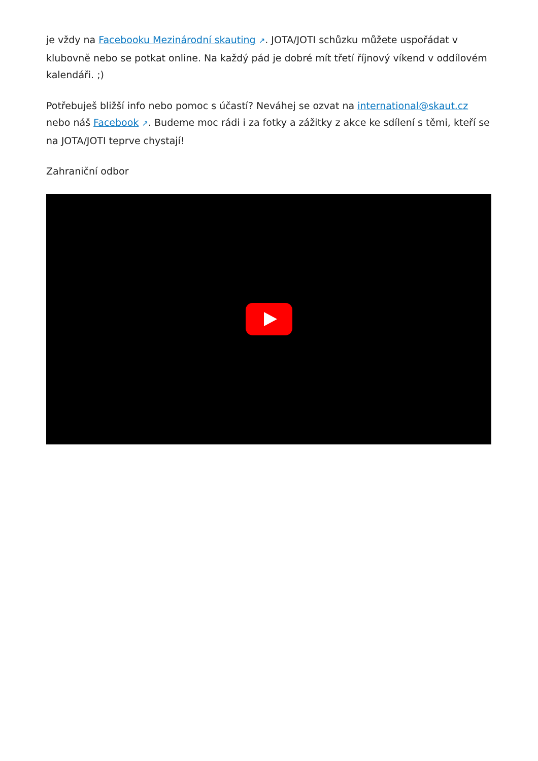je vždy na Facebooku Mezinárodní skauting ↗. JOTA/JOTI schůzku můžete uspořádat v klubovně nebo se potkat online. Na každý pád je dobré mít třetí říjnový víkend v oddílovém kalendáři. ;)
Potřebuješ bližší info nebo pomoc s účastí? Neváhej se ozvat na international@skaut.cz nebo náš Facebook ↗. Budeme moc rádi i za fotky a zážitky z akce ke sdílení s těmi, kteří se na JOTA/JOTI teprve chystají!
Zahraniční odbor